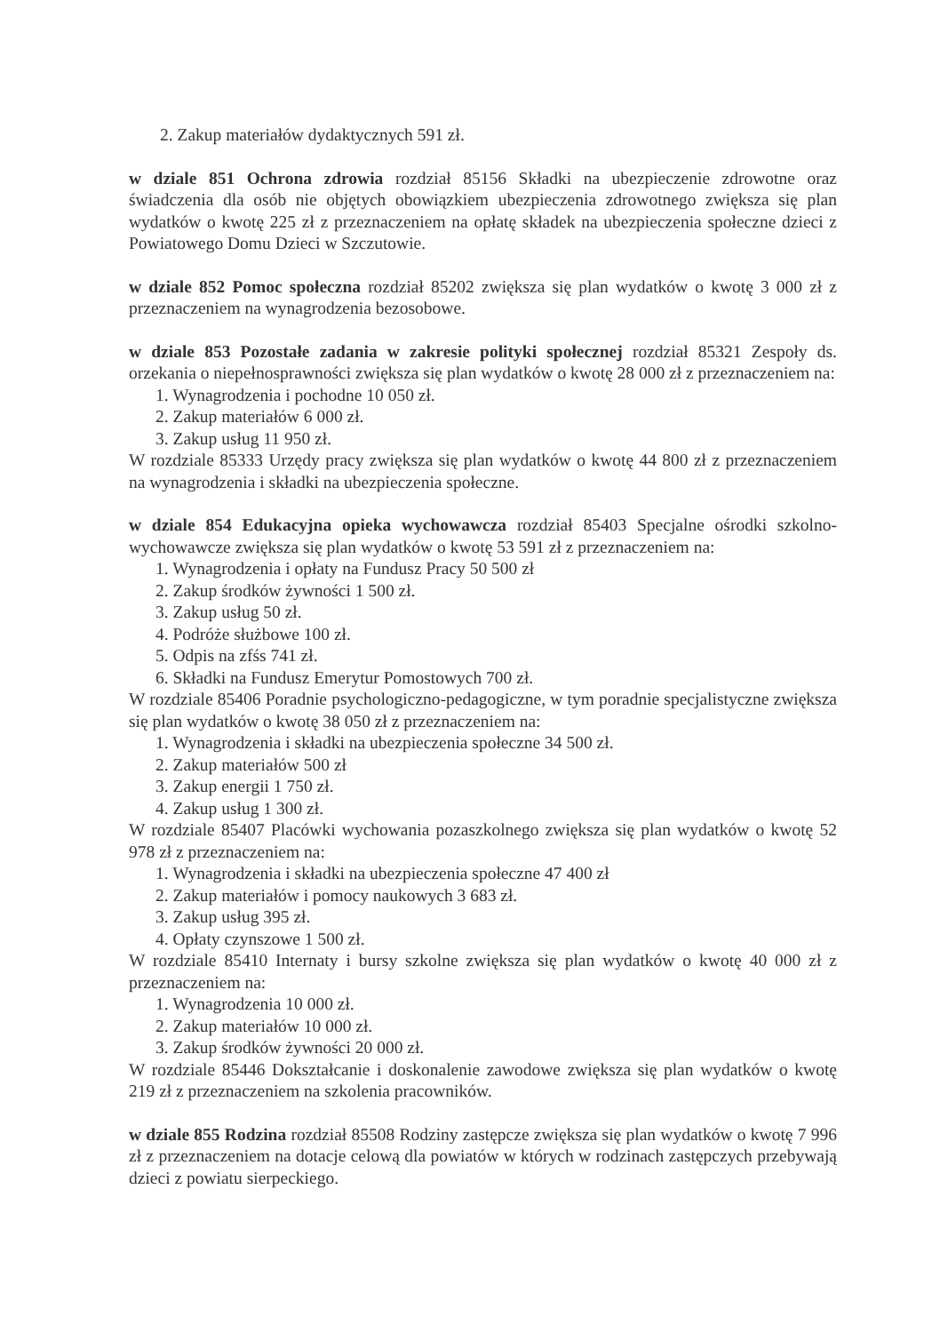2. Zakup materiałów dydaktycznych 591 zł.
w dziale 851 Ochrona zdrowia rozdział 85156 Składki na ubezpieczenie zdrowotne oraz świadczenia dla osób nie objętych obowiązkiem ubezpieczenia zdrowotnego zwiększa się plan wydatków o kwotę 225 zł z przeznaczeniem na opłatę składek na ubezpieczenia społeczne dzieci z Powiatowego Domu Dzieci w Szczutowie.
w dziale 852 Pomoc społeczna rozdział 85202 zwiększa się plan wydatków o kwotę 3 000 zł z przeznaczeniem na wynagrodzenia bezosobowe.
w dziale 853 Pozostałe zadania w zakresie polityki społecznej rozdział 85321 Zespoły ds. orzekania o niepełnosprawności zwiększa się plan wydatków o kwotę 28 000 zł z przeznaczeniem na:
1. Wynagrodzenia i pochodne 10 050 zł.
2. Zakup materiałów 6 000 zł.
3. Zakup usług 11 950 zł.
W rozdziale 85333 Urzędy pracy zwiększa się plan wydatków o kwotę 44 800 zł z przeznaczeniem na wynagrodzenia i składki na ubezpieczenia społeczne.
w dziale 854 Edukacyjna opieka wychowawcza rozdział 85403 Specjalne ośrodki szkolno-wychowawcze zwiększa się plan wydatków o kwotę 53 591 zł z przeznaczeniem na:
1. Wynagrodzenia i opłaty na Fundusz Pracy 50 500 zł
2. Zakup środków żywności 1 500 zł.
3. Zakup usług 50 zł.
4. Podróże służbowe 100 zł.
5. Odpis na zfśs 741 zł.
6. Składki na Fundusz Emerytur Pomostowych 700 zł.
W rozdziale 85406 Poradnie psychologiczno-pedagogiczne, w tym poradnie specjalistyczne zwiększa się plan wydatków o kwotę 38 050 zł z przeznaczeniem na:
1. Wynagrodzenia i składki na ubezpieczenia społeczne 34 500 zł.
2. Zakup materiałów 500 zł
3. Zakup energii 1 750 zł.
4. Zakup usług 1 300 zł.
W rozdziale 85407 Placówki wychowania pozaszkolnego zwiększa się plan wydatków o kwotę 52 978 zł z przeznaczeniem na:
1. Wynagrodzenia i składki na ubezpieczenia społeczne 47 400 zł
2. Zakup materiałów i pomocy naukowych 3 683 zł.
3. Zakup usług 395 zł.
4. Opłaty czynszowe 1 500 zł.
W rozdziale 85410 Internaty i bursy szkolne zwiększa się plan wydatków o kwotę 40 000 zł z przeznaczeniem na:
1. Wynagrodzenia 10 000 zł.
2. Zakup materiałów 10 000 zł.
3. Zakup środków żywności 20 000 zł.
W rozdziale 85446 Dokształcanie i doskonalenie zawodowe zwiększa się plan wydatków o kwotę 219 zł z przeznaczeniem na szkolenia pracowników.
w dziale 855 Rodzina rozdział 85508 Rodziny zastępcze zwiększa się plan wydatków o kwotę 7 996 zł z przeznaczeniem na dotacje celową dla powiatów w których w rodzinach zastępczych przebywają dzieci z powiatu sierpeckiego.